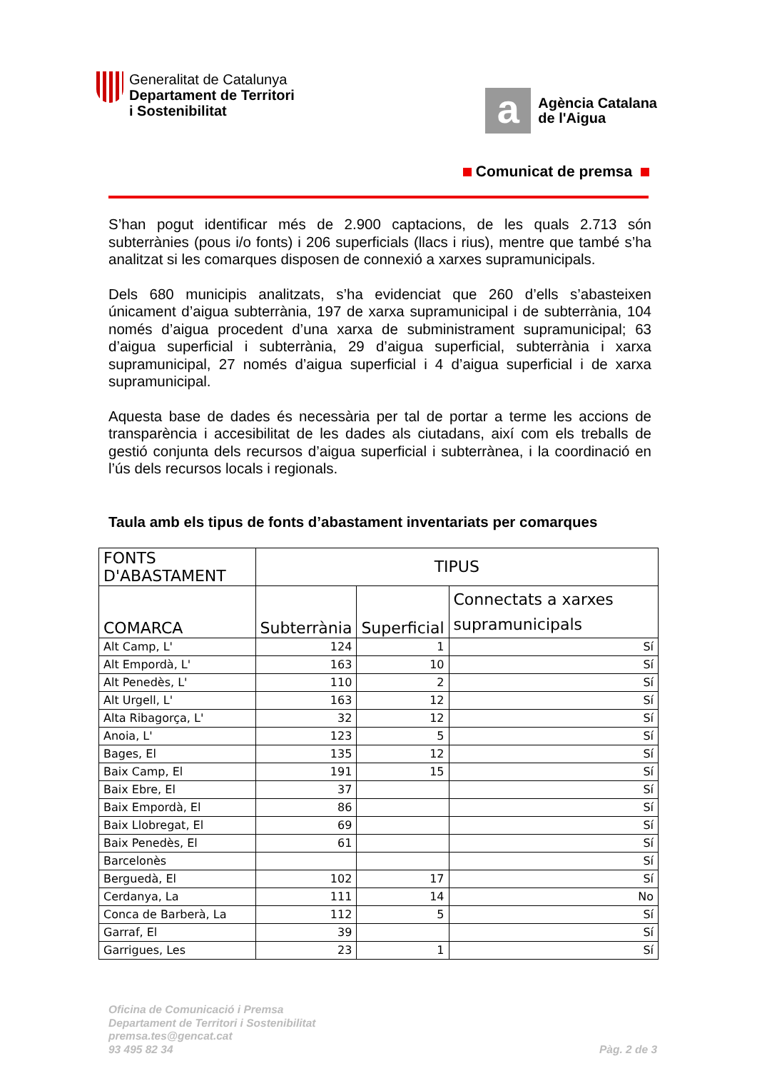Generalitat de Catalunya
Departament de Territori
i Sostenibilitat
a
Agència Catalana
de l'Aigua
Comunicat de premsa
S’han pogut identificar més de 2.900 captacions, de les quals 2.713 són subterrànies (pous i/o fonts) i 206 superficials (llacs i rius), mentre que també s’ha analitzat si les comarques disposen de connexió a xarxes supramunicipals.
Dels 680 municipis analitzats, s’ha evidenciat que 260 d’ells s’abasteixen únicament d’aigua subterrània, 197 de xarxa supramunicipal i de subterrània, 104 només d’aigua procedent d’una xarxa de subministrament supramunicipal; 63 d’aigua superficial i subterrània, 29 d’aigua superficial, subterrània i xarxa supramunicipal, 27 només d’aigua superficial i 4 d’aigua superficial i de xarxa supramunicipal.
Aquesta base de dades és necessària per tal de portar a terme les accions de transparència i accesibilitat de les dades als ciutadans, així com els treballs de gestió conjunta dels recursos d’aigua superficial i subterrànea, i la coordinació en l’ús dels recursos locals i regionals.
Taula amb els tipus de fonts d’abastament inventariats per comarques
| FONTS D'ABASTAMENT | TIPUS | | |
| --- | --- | --- | --- |
| COMARCA | Subterrània | Superficial | Connectats a xarxes supramunicipals |
| Alt Camp, L' | 124 | 1 | Sí |
| Alt Empordà, L' | 163 | 10 | Sí |
| Alt Penedès, L' | 110 | 2 | Sí |
| Alt Urgell, L' | 163 | 12 | Sí |
| Alta Ribagorça, L' | 32 | 12 | Sí |
| Anoia, L' | 123 | 5 | Sí |
| Bages, El | 135 | 12 | Sí |
| Baix Camp, El | 191 | 15 | Sí |
| Baix Ebre, El | 37 | | Sí |
| Baix Empordà, El | 86 | | Sí |
| Baix Llobregat, El | 69 | | Sí |
| Baix Penedès, El | 61 | | Sí |
| Barcelonès | | | Sí |
| Berguedà, El | 102 | 17 | Sí |
| Cerdanya, La | 111 | 14 | No |
| Conca de Barberà, La | 112 | 5 | Sí |
| Garraf, El | 39 | | Sí |
| Garrigues, Les | 23 | 1 | Sí |
Oficina de Comunicació i Premsa
Departament de Territori i Sostenibilitat
premsa.tes@gencat.cat
93 495 82 34
Pàg. 2 de 3